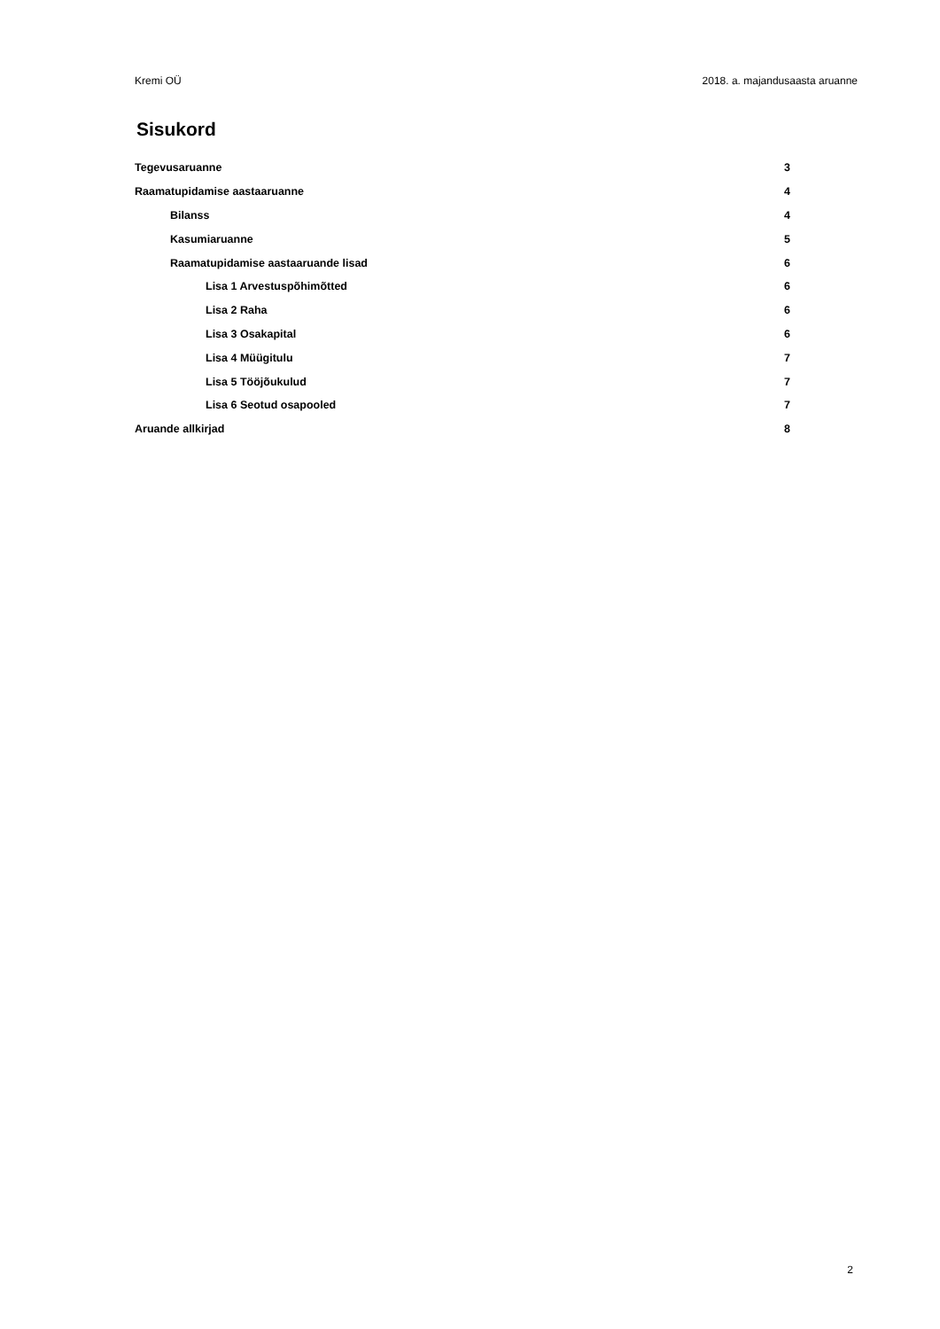Kremi OÜ 2018. a. majandusaasta aruanne
Sisukord
Tegevusaruanne 3
Raamatupidamise aastaaruanne 4
Bilanss 4
Kasumiaruanne 5
Raamatupidamise aastaaruande lisad 6
Lisa 1 Arvestuspõhimõtted 6
Lisa 2 Raha 6
Lisa 3 Osakapital 6
Lisa 4 Müügitulu 7
Lisa 5 Tööjõukulud 7
Lisa 6 Seotud osapooled 7
Aruande allkirjad 8
2